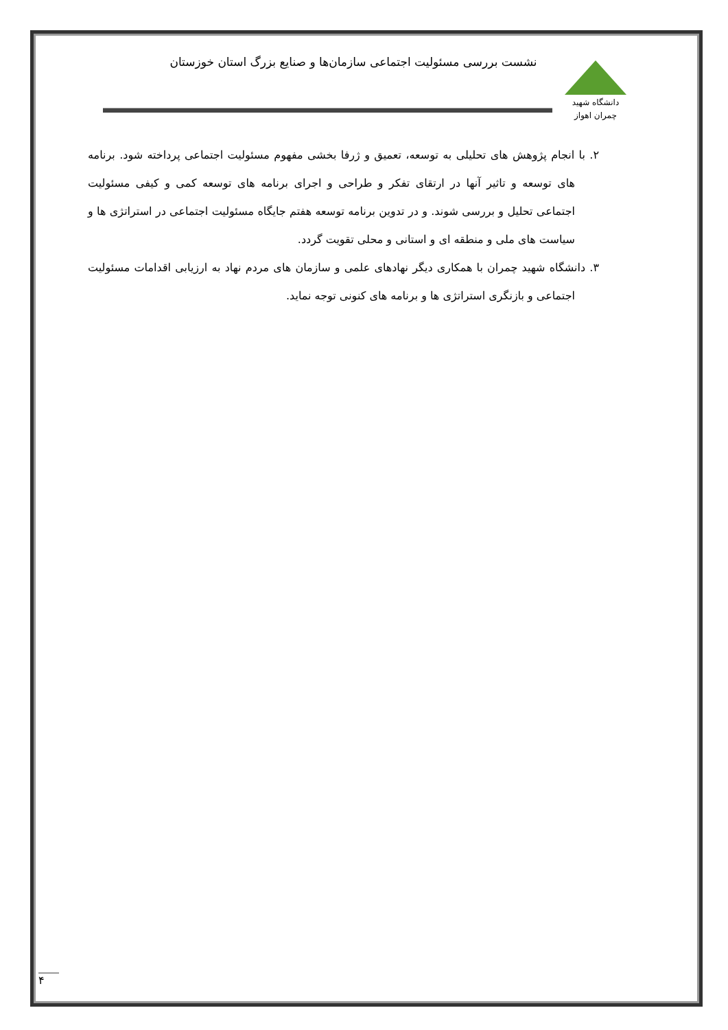دانشگاه شهید چمران اهواز
نشست بررسی مسئولیت اجتماعی سازمان‌ها و صنایع بزرگ استان خوزستان
۲. با انجام پژوهش های تحلیلی به توسعه، تعمیق و ژرفا بخشی مفهوم مسئولیت اجتماعی پرداخته شود. برنامه های توسعه و تاثیر آنها در ارتقای تفکر و طراحی و اجرای برنامه های توسعه کمی و کیفی مسئولیت اجتماعی تحلیل و بررسی شوند. و در تدوین برنامه توسعه هفتم جایگاه مسئولیت اجتماعی در استراتژی ها و سیاست های ملی و منطقه ای و استانی و محلی تقویت گردد.
۳. دانشگاه شهید چمران با همکاری دیگر نهادهای علمی و سازمان های مردم نهاد به ارزیابی اقدامات مسئولیت اجتماعی و بازنگری استراتژی ها و برنامه های کنونی توجه نماید.
۴